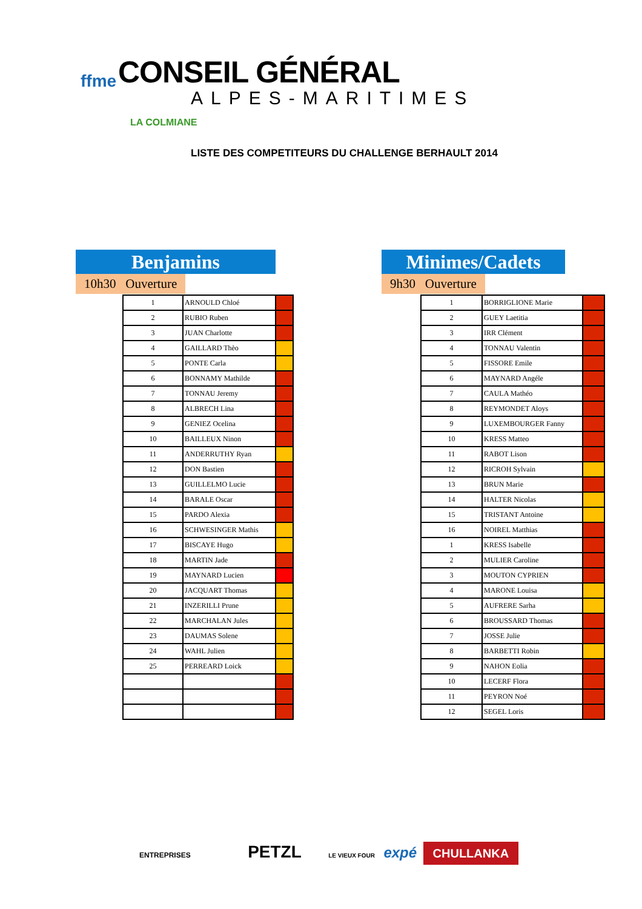ffme CONSEIL GÉNÉRAL
ALPES-MARITIMES
LA COLMIANE
LISTE DES COMPETITEURS DU CHALLENGE BERHAULT 2014
Benjamins
10h30 Ouverture
| 1 | ARNOULD Chloé | |
| 2 | RUBIO Ruben | |
| 3 | JUAN Charlotte | |
| 4 | GAILLARD Thèo | |
| 5 | PONTE Carla | |
| 6 | BONNAMY Mathilde | |
| 7 | TONNAU Jeremy | |
| 8 | ALBRECH Lina | |
| 9 | GENIEZ Ocelina | |
| 10 | BAILLEUX Ninon | |
| 11 | ANDERRUTHY Ryan | |
| 12 | DON Bastien | |
| 13 | GUILLELMO Lucie | |
| 14 | BARALE Oscar | |
| 15 | PARDO Alexia | |
| 16 | SCHWESINGER Mathis | |
| 17 | BISCAYE Hugo | |
| 18 | MARTIN Jade | |
| 19 | MAYNARD Lucien | |
| 20 | JACQUART Thomas | |
| 21 | INZERILLI Prune | |
| 22 | MARCHALAN Jules | |
| 23 | DAUMAS Solene | |
| 24 | WAHL Julien | |
| 25 | PERREARD Loick | |
Minimes/Cadets
9h30 Ouverture
| 1 | BORRIGLIONE Marie | |
| 2 | GUEY Laetitia | |
| 3 | IRR Clément | |
| 4 | TONNAU Valentin | |
| 5 | FISSORE Emile | |
| 6 | MAYNARD Angéle | |
| 7 | CAULA Mathéo | |
| 8 | REYMONDET Aloys | |
| 9 | LUXEMBOURGER Fanny | |
| 10 | KRESS Matteo | |
| 11 | RABOT Lison | |
| 12 | RICROH Sylvain | |
| 13 | BRUN Marie | |
| 14 | HALTER Nicolas | |
| 15 | TRISTANT Antoine | |
| 16 | NOIREL Matthias | |
| 1 | KRESS Isabelle | |
| 2 | MULIER Caroline | |
| 3 | MOUTON CYPRIEN | |
| 4 | MARONE Louisa | |
| 5 | AUFRERE Sarha | |
| 6 | BROUSSARD Thomas | |
| 7 | JOSSE Julie | |
| 8 | BARBETTI Robin | |
| 9 | NAHON Eolia | |
| 10 | LECERF Flora | |
| 11 | PEYRON Noé | |
| 12 | SEGEL Loris | |
ENTREPRISES PETZL LE VIEUX FOUR expé CHULLANKA